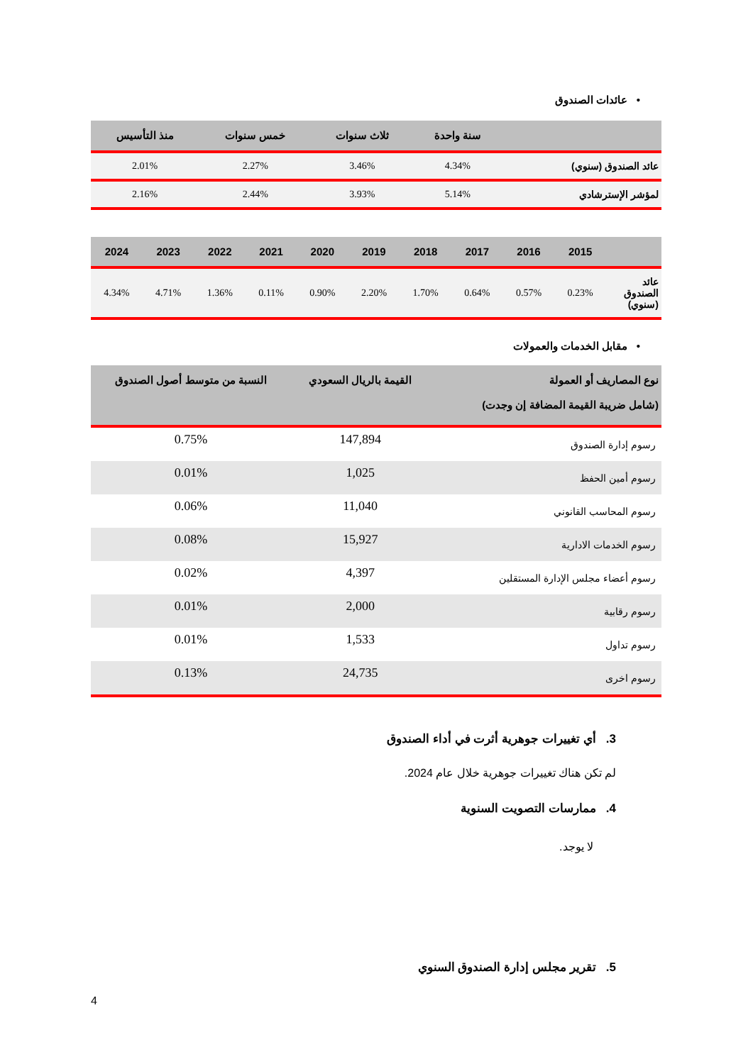• عائدات الصندوق
| | سنة واحدة | ثلاث سنوات | خمس سنوات | منذ التأسيس |
| --- | --- | --- | --- | --- |
| عائد الصندوق (سنوي) | 4.34% | 3.46% | 2.27% | 2.01% |
| لمؤشر الإسترشادي | 5.14% | 3.93% | 2.44% | 2.16% |
| | 2015 | 2016 | 2017 | 2018 | 2019 | 2020 | 2021 | 2022 | 2023 | 2024 |
| --- | --- | --- | --- | --- | --- | --- | --- | --- | --- | --- |
| عائد الصندوق (سنوي) | 0.23% | 0.57% | 0.64% | 1.70% | 2.20% | 0.90% | 0.11% | 1.36% | 4.71% | 4.34% |
• مقابل الخدمات والعمولات
| نوع المصاريف أو العمولة (شامل ضريبة القيمة المضافة إن وجدت) | القيمة بالريال السعودي | النسبة من متوسط أصول الصندوق |
| --- | --- | --- |
| رسوم إدارة الصندوق | 147,894 | 0.75% |
| رسوم أمين الحفظ | 1,025 | 0.01% |
| رسوم المحاسب القانوني | 11,040 | 0.06% |
| رسوم الخدمات الادارية | 15,927 | 0.08% |
| رسوم أعضاء مجلس الإدارة المستقلين | 4,397 | 0.02% |
| رسوم رقابية | 2,000 | 0.01% |
| رسوم تداول | 1,533 | 0.01% |
| رسوم اخرى | 24,735 | 0.13% |
3. أي تغييرات جوهرية أثرت في أداء الصندوق
لم تكن هناك تغييرات جوهرية خلال عام 2024.
4. ممارسات التصويت السنوية
لا يوجد.
5. تقرير مجلس إدارة الصندوق السنوي
4